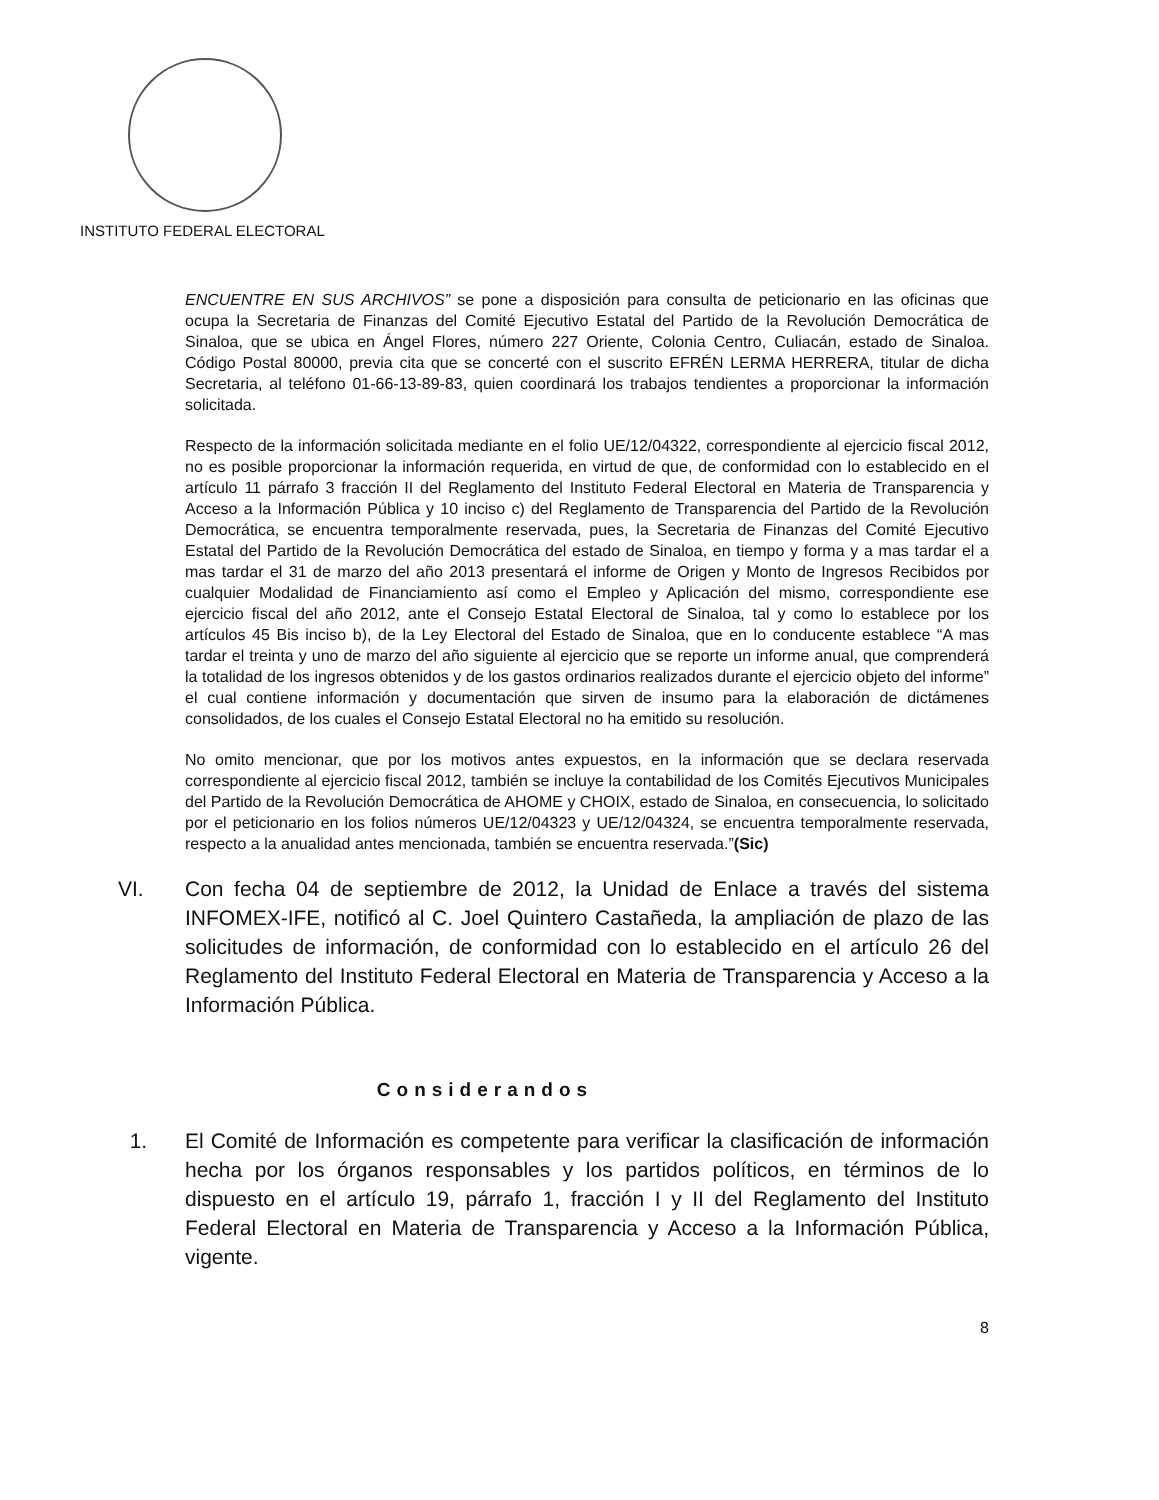INSTITUTO FEDERAL ELECTORAL
ENCUENTRE EN SUS ARCHIVOS” se pone a disposición para consulta de peticionario en las oficinas que ocupa la Secretaria de Finanzas del Comité Ejecutivo Estatal del Partido de la Revolución Democrática de Sinaloa, que se ubica en Ángel Flores, número 227 Oriente, Colonia Centro, Culiacán, estado de Sinaloa. Código Postal 80000, previa cita que se concerté con el suscrito EFRÉN LERMA HERRERA, titular de dicha Secretaria, al teléfono 01-66-13-89-83, quien coordinará los trabajos tendientes a proporcionar la información solicitada.
Respecto de la información solicitada mediante en el folio UE/12/04322, correspondiente al ejercicio fiscal 2012, no es posible proporcionar la información requerida, en virtud de que, de conformidad con lo establecido en el artículo 11 párrafo 3 fracción II del Reglamento del Instituto Federal Electoral en Materia de Transparencia y Acceso a la Información Pública y 10 inciso c) del Reglamento de Transparencia del Partido de la Revolución Democrática, se encuentra temporalmente reservada, pues, la Secretaria de Finanzas del Comité Ejecutivo Estatal del Partido de la Revolución Democrática del estado de Sinaloa, en tiempo y forma y a mas tardar el a mas tardar el 31 de marzo del año 2013 presentará el informe de Origen y Monto de Ingresos Recibidos por cualquier Modalidad de Financiamiento así como el Empleo y Aplicación del mismo, correspondiente ese ejercicio fiscal del año 2012, ante el Consejo Estatal Electoral de Sinaloa, tal y como lo establece por los artículos 45 Bis inciso b), de la Ley Electoral del Estado de Sinaloa, que en lo conducente establece “A mas tardar el treinta y uno de marzo del año siguiente al ejercicio que se reporte un informe anual, que comprenderá la totalidad de los ingresos obtenidos y de los gastos ordinarios realizados durante el ejercicio objeto del informe” el cual contiene información y documentación que sirven de insumo para la elaboración de dictámenes consolidados, de los cuales el Consejo Estatal Electoral no ha emitido su resolución.
No omito mencionar, que por los motivos antes expuestos, en la información que se declara reservada correspondiente al ejercicio fiscal 2012, también se incluye la contabilidad de los Comités Ejecutivos Municipales del Partido de la Revolución Democrática de AHOME y CHOIX, estado de Sinaloa, en consecuencia, lo solicitado por el peticionario en los folios números UE/12/04323 y UE/12/04324, se encuentra temporalmente reservada, respecto a la anualidad antes mencionada, también se encuentra reservada.”(Sic)
VI. Con fecha 04 de septiembre de 2012, la Unidad de Enlace a través del sistema INFOMEX-IFE, notificó al C. Joel Quintero Castañeda, la ampliación de plazo de las solicitudes de información, de conformidad con lo establecido en el artículo 26 del Reglamento del Instituto Federal Electoral en Materia de Transparencia y Acceso a la Información Pública.
Considerandos
1. El Comité de Información es competente para verificar la clasificación de información hecha por los órganos responsables y los partidos políticos, en términos de lo dispuesto en el artículo 19, párrafo 1, fracción I y II del Reglamento del Instituto Federal Electoral en Materia de Transparencia y Acceso a la Información Pública, vigente.
8